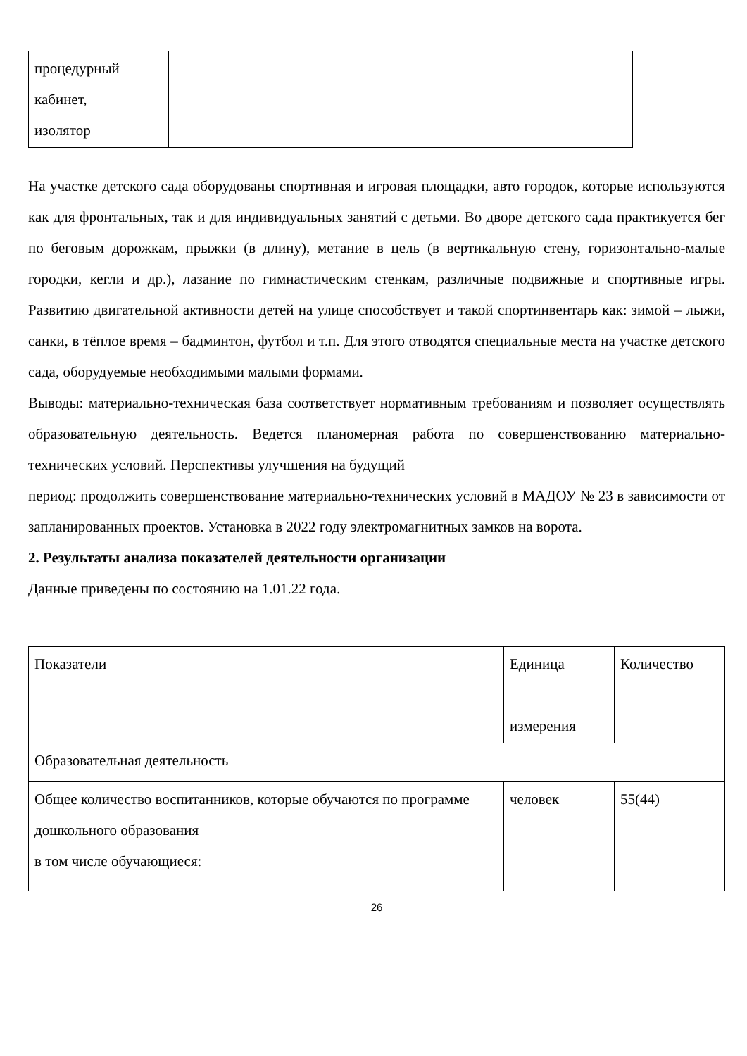| процедурный кабинет, изолятор | |
На участке детского сада оборудованы спортивная и игровая площадки, авто городок, которые используются как для фронтальных, так и для индивидуальных занятий с детьми. Во дворе детского сада практикуется бег по беговым дорожкам, прыжки (в длину), метание в цель (в вертикальную стену, горизонтально-малые городки, кегли и др.), лазание по гимнастическим стенкам, различные подвижные и спортивные игры. Развитию двигательной активности детей на улице способствует и такой спортинвентарь как: зимой – лыжи, санки, в тёплое время – бадминтон, футбол и т.п. Для этого отводятся специальные места на участке детского сада, оборудуемые необходимыми малыми формами.
Выводы: материально-техническая база соответствует нормативным требованиям и позволяет осуществлять образовательную деятельность. Ведется планомерная работа по совершенствованию материально-технических условий. Перспективы улучшения на будущий
период: продолжить совершенствование материально-технических условий в МАДОУ № 23 в зависимости от запланированных проектов. Установка в 2022 году электромагнитных замков на ворота.
2. Результаты анализа показателей деятельности организации
Данные приведены по состоянию на 1.01.22 года.
| Показатели | Единица измерения | Количество |
| Образовательная деятельность | | |
| Общее количество воспитанников, которые обучаются по программе дошкольного образования в том числе обучающиеся: | человек | 55(44) |
26